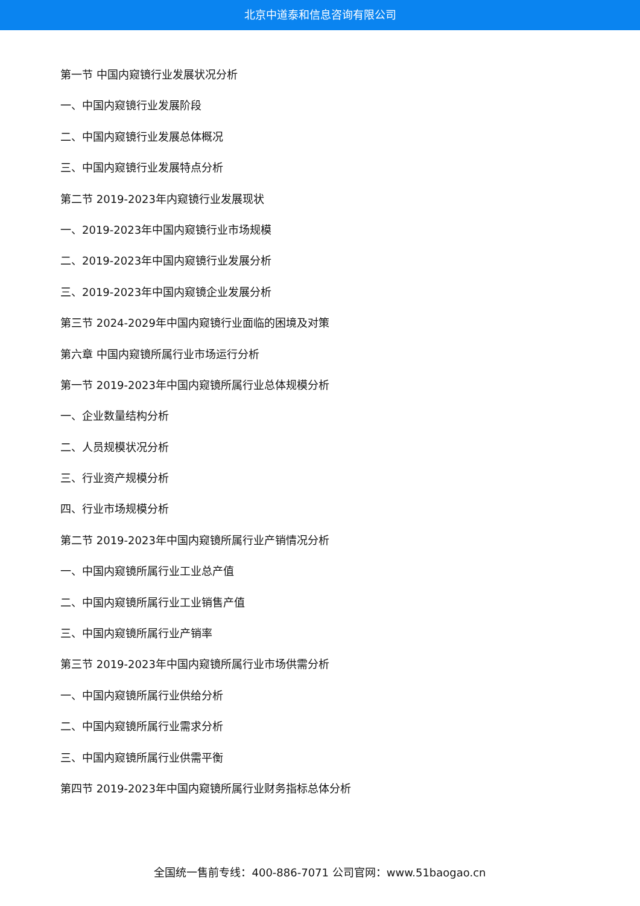北京中道泰和信息咨询有限公司
第一节 中国内窥镜行业发展状况分析
一、中国内窥镜行业发展阶段
二、中国内窥镜行业发展总体概况
三、中国内窥镜行业发展特点分析
第二节 2019-2023年内窥镜行业发展现状
一、2019-2023年中国内窥镜行业市场规模
二、2019-2023年中国内窥镜行业发展分析
三、2019-2023年中国内窥镜企业发展分析
第三节 2024-2029年中国内窥镜行业面临的困境及对策
第六章 中国内窥镜所属行业市场运行分析
第一节 2019-2023年中国内窥镜所属行业总体规模分析
一、企业数量结构分析
二、人员规模状况分析
三、行业资产规模分析
四、行业市场规模分析
第二节 2019-2023年中国内窥镜所属行业产销情况分析
一、中国内窥镜所属行业工业总产值
二、中国内窥镜所属行业工业销售产值
三、中国内窥镜所属行业产销率
第三节 2019-2023年中国内窥镜所属行业市场供需分析
一、中国内窥镜所属行业供给分析
二、中国内窥镜所属行业需求分析
三、中国内窥镜所属行业供需平衡
第四节 2019-2023年中国内窥镜所属行业财务指标总体分析
全国统一售前专线：400-886-7071 公司官网：www.51baogao.cn